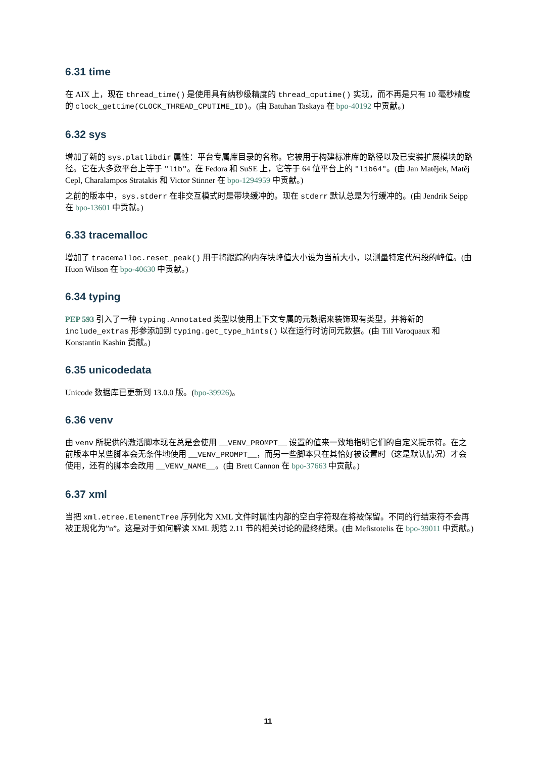6.31 time
在 AIX 上，现在 thread_time() 是使用具有纳秒级精度的 thread_cputime() 实现，而不再是只有 10 毫秒精度的 clock_gettime(CLOCK_THREAD_CPUTIME_ID)。(由 Batuhan Taskaya 在 bpo-40192 中贡献。)
6.32 sys
增加了新的 sys.platlibdir 属性：平台专属库目录的名称。它被用于构建标准库的路径以及已安装扩展模块的路径。它在大多数平台上等于 "lib"。在 Fedora 和 SuSE 上，它等于 64 位平台上的 "lib64"。(由 Jan Matějek, Matěj Cepl, Charalampos Stratakis 和 Victor Stinner 在 bpo-1294959 中贡献。)
之前的版本中，sys.stderr 在非交互模式时是带块缓冲的。现在 stderr 默认总是为行缓冲的。(由 Jendrik Seipp 在 bpo-13601 中贡献。)
6.33 tracemalloc
增加了 tracemalloc.reset_peak() 用于将跟踪的内存块峰值大小设为当前大小，以测量特定代码段的峰值。(由 Huon Wilson 在 bpo-40630 中贡献。)
6.34 typing
PEP 593 引入了一种 typing.Annotated 类型以使用上下文专属的元数据来装饰现有类型，并将新的 include_extras 形参添加到 typing.get_type_hints() 以在运行时访问元数据。(由 Till Varoquaux 和 Konstantin Kashin 贡献。)
6.35 unicodedata
Unicode 数据库已更新到 13.0.0 版。(bpo-39926)。
6.36 venv
由 venv 所提供的激活脚本现在总是会使用 __VENV_PROMPT__ 设置的值来一致地指明它们的自定义提示符。在之前版本中某些脚本会无条件地使用 __VENV_PROMPT__，而另一些脚本只在其恰好被设置时（这是默认情况）才会使用，还有的脚本会改用 __VENV_NAME__。(由 Brett Cannon 在 bpo-37663 中贡献。)
6.37 xml
当把 xml.etree.ElementTree 序列化为 XML 文件时属性内部的空白字符现在将被保留。不同的行结束符不会再被正规化为”n”。这是对于如何解读 XML 规范 2.11 节的相关讨论的最终结果。(由 Mefistotelis 在 bpo-39011 中贡献。)
11